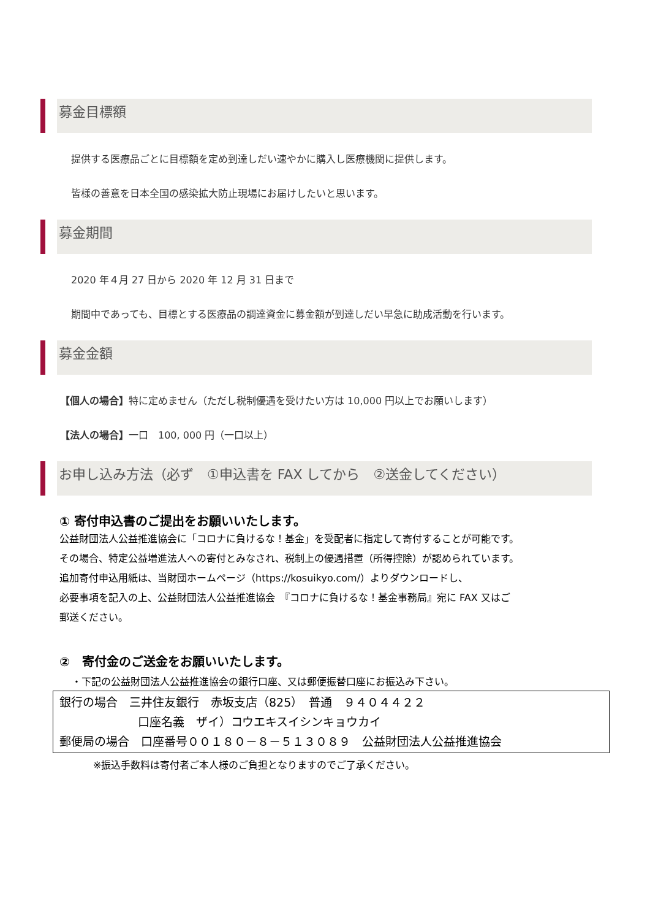募金目標額
提供する医療品ごとに目標額を定め到達しだい速やかに購入し医療機関に提供します。
皆様の善意を日本全国の感染拡大防止現場にお届けしたいと思います。
募金期間
2020 年４月 27 日から 2020 年 12 月 31 日まで
期間中であっても、目標とする医療品の調達資金に募金額が到達しだい早急に助成活動を行います。
募金金額
【個人の場合】特に定めません（ただし税制優遇を受けたい方は 10,000 円以上でお願いします）
【法人の場合】一口　100, 000 円（一口以上）
お申し込み方法（必ず　①申込書を FAX してから　②送金してください）
① 寄付申込書のご提出をお願いいたします。
公益財団法人公益推進協会に「コロナに負けるな！基金」を受配者に指定して寄付することが可能です。
その場合、特定公益増進法人への寄付とみなされ、税制上の優遇措置（所得控除）が認められています。
追加寄付申込用紙は、当財団ホームページ（https://kosuikyo.com/）よりダウンロードし、
必要事項を記入の上、公益財団法人公益推進協会　『コロナに負けるな！基金事務局』宛に FAX 又はご
郵送ください。
②　寄付金のご送金をお願いいたします。
・下記の公益財団法人公益推進協会の銀行口座、又は郵便振替口座にお振込み下さい。
銀行の場合　三井住友銀行　赤坂支店（825）　普通　９４０４４２２
口座名義　ザイ）コウエキスイシンキョウカイ
郵便局の場合　口座番号００１８０－８－５１３０８９　公益財団法人公益推進協会
※振込手数料は寄付者ご本人様のご負担となりますのでご了承ください。